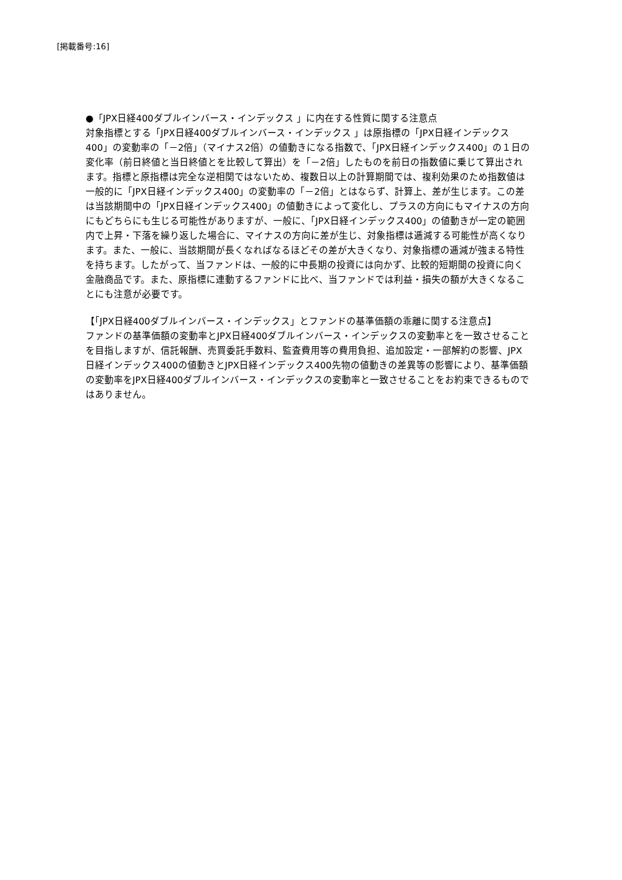[掲載番号:16]
●「JPX日経400ダブルインバース・インデックス 」に内在する性質に関する注意点
対象指標とする「JPX日経400ダブルインバース・インデックス 」は原指標の「JPX日経インデックス400」の変動率の「－2倍」（マイナス2倍）の値動きになる指数で、「JPX日経インデックス400」の１日の変化率（前日終値と当日終値とを比較して算出）を「－2倍」したものを前日の指数値に乗じて算出されます。指標と原指標は完全な逆相関ではないため、複数日以上の計算期間では、複利効果のため指数値は一般的に「JPX日経インデックス400」の変動率の「－2倍」とはならず、計算上、差が生じます。この差は当該期間中の「JPX日経インデックス400」の値動きによって変化し、プラスの方向にもマイナスの方向にもどちらにも生じる可能性がありますが、一般に、「JPX日経インデックス400」の値動きが一定の範囲内で上昇・下落を繰り返した場合に、マイナスの方向に差が生じ、対象指標は逓減する可能性が高くなります。また、一般に、当該期間が長くなればなるほどその差が大きくなり、対象指標の逓減が強まる特性を持ちます。したがって、当ファンドは、一般的に中長期の投資には向かず、比較的短期間の投資に向く金融商品です。また、原指標に連動するファンドに比べ、当ファンドでは利益・損失の額が大きくなることにも注意が必要です。
【「JPX日経400ダブルインバース・インデックス」とファンドの基準価額の乖離に関する注意点】
ファンドの基準価額の変動率とJPX日経400ダブルインバース・インデックスの変動率とを一致させることを目指しますが、信託報酬、売買委託手数料、監査費用等の費用負担、追加設定・一部解約の影響、JPX日経インデックス400の値動きとJPX日経インデックス400先物の値動きの差異等の影響により、基準価額の変動率をJPX日経400ダブルインバース・インデックスの変動率と一致させることをお約束できるものではありません。